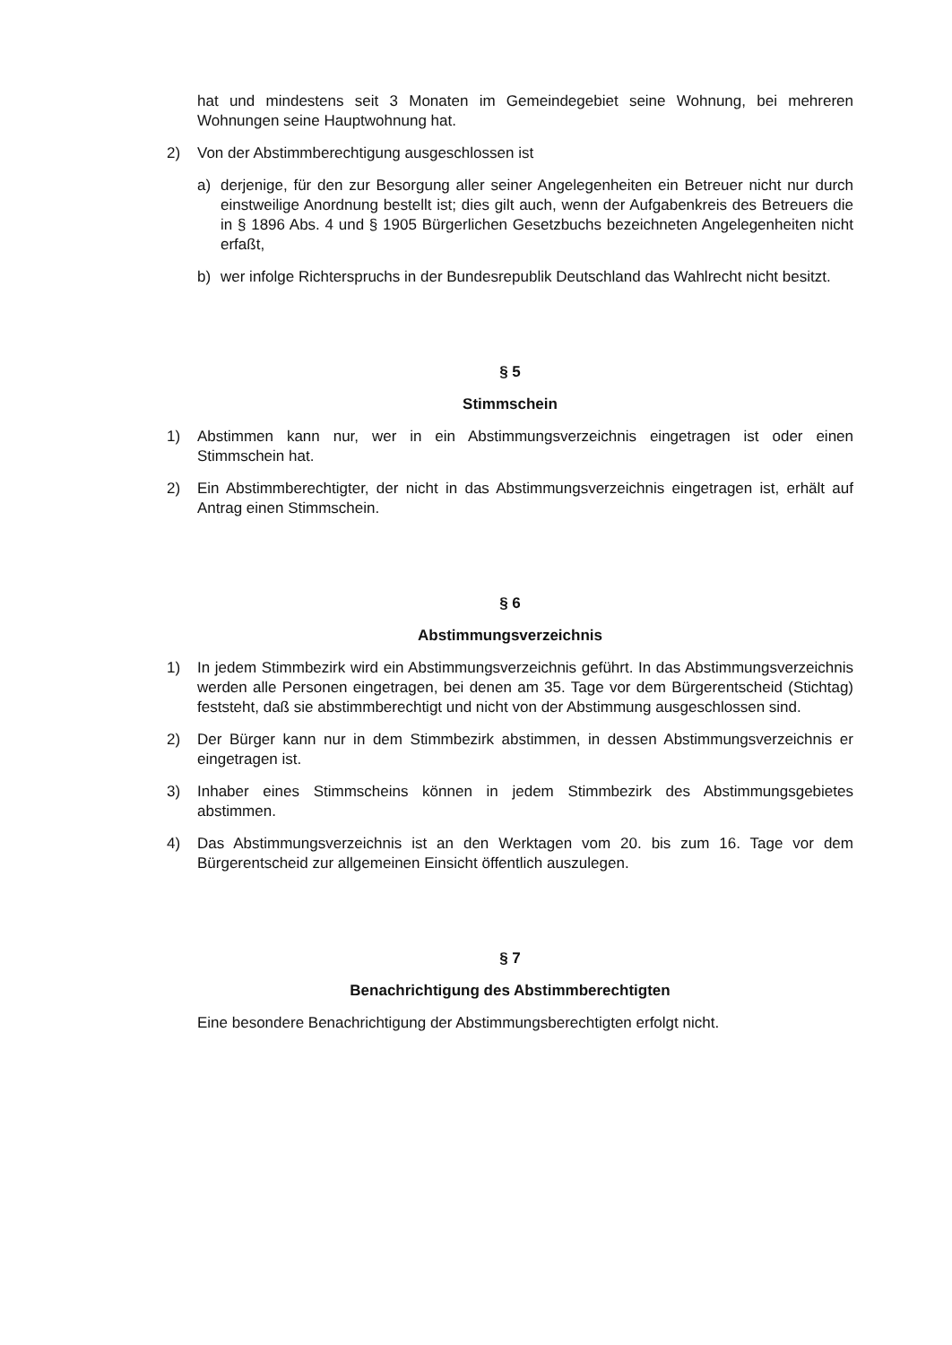hat und mindestens seit 3 Monaten im Gemeindegebiet seine Wohnung, bei mehreren Wohnungen seine Hauptwohnung hat.
2) Von der Abstimmberechtigung ausgeschlossen ist
a) derjenige, für den zur Besorgung aller seiner Angelegenheiten ein Betreuer nicht nur durch einstweilige Anordnung bestellt ist; dies gilt auch, wenn der Aufgabenkreis des Betreuers die in § 1896 Abs. 4 und § 1905 Bürgerlichen Gesetzbuchs bezeichneten Angelegenheiten nicht erfaßt,
b) wer infolge Richterspruchs in der Bundesrepublik Deutschland das Wahlrecht nicht besitzt.
§ 5
Stimmschein
1) Abstimmen kann nur, wer in ein Abstimmungsverzeichnis eingetragen ist oder einen Stimmschein hat.
2) Ein Abstimmberechtigter, der nicht in das Abstimmungsverzeichnis eingetragen ist, erhält auf Antrag einen Stimmschein.
§ 6
Abstimmungsverzeichnis
1) In jedem Stimmbezirk wird ein Abstimmungsverzeichnis geführt. In das Abstimmungsverzeichnis werden alle Personen eingetragen, bei denen am 35. Tage vor dem Bürgerentscheid (Stichtag) feststeht, daß sie abstimmberechtigt und nicht von der Abstimmung ausgeschlossen sind.
2) Der Bürger kann nur in dem Stimmbezirk abstimmen, in dessen Abstimmungsverzeichnis er eingetragen ist.
3) Inhaber eines Stimmscheins können in jedem Stimmbezirk des Abstimmungsgebietes abstimmen.
4) Das Abstimmungsverzeichnis ist an den Werktagen vom 20. bis zum 16. Tage vor dem Bürgerentscheid zur allgemeinen Einsicht öffentlich auszulegen.
§ 7
Benachrichtigung des Abstimmberechtigten
Eine besondere Benachrichtigung der Abstimmungsberechtigten erfolgt nicht.